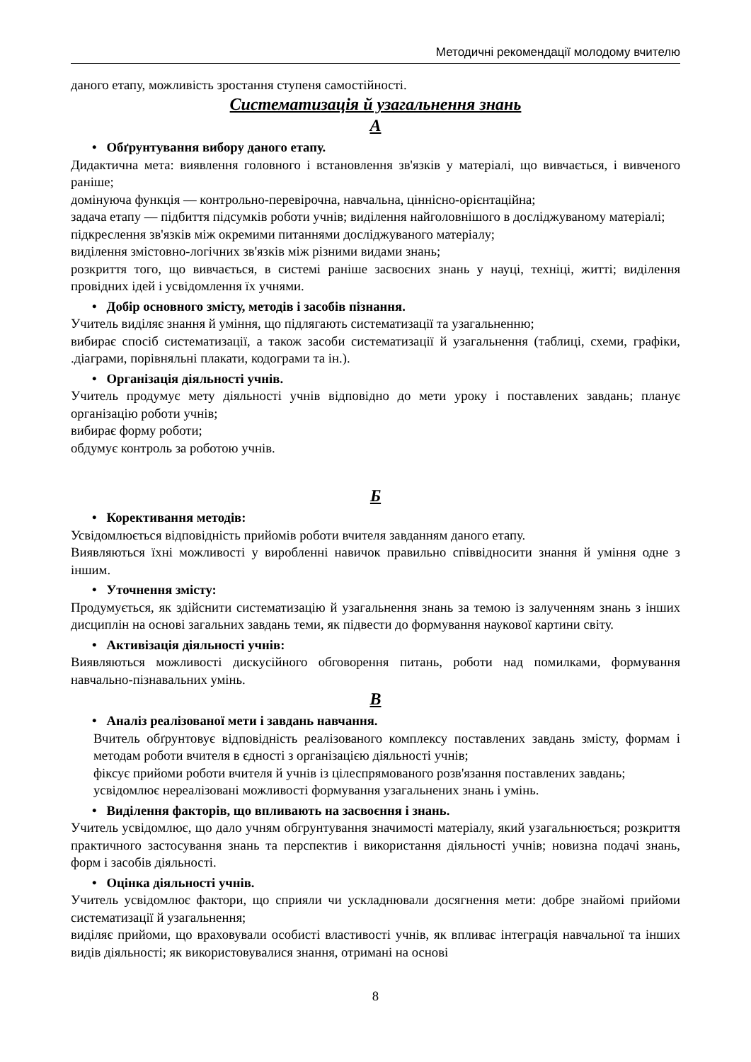Методичні рекомендації молодому вчителю
даного етапу, можливість зростання ступеня самостійності.
Систематизація й узагальнення знань
А
• Обґрунтування вибору даного етапу.
Дидактична мета: виявлення головного і встановлення зв'язків у матеріалі, що вивчається, і вивченого раніше;
домінуюча функція — контрольно-перевірочна, навчальна, ціннісно-орієнтаційна;
задача етапу — підбиття підсумків роботи учнів; виділення найголовнішого в досліджуваному матеріалі;
підкреслення зв'язків між окремими питаннями досліджуваного матеріалу;
виділення змістовно-логічних зв'язків між різними видами знань;
розкриття того, що вивчається, в системі раніше засвоєних знань у науці, техніці, житті; виділення провідних ідей і усвідомлення їх учнями.
• Добір основного змісту, методів і засобів пізнання.
Учитель виділяє знання й уміння, що підлягають систематизації та узагальненню;
вибирає спосіб систематизації, а також засоби систематизації й узагальнення (таблиці, схеми, графіки, .діаграми, порівняльні плакати, кодограми та ін.).
• Організація діяльності учнів.
Учитель продумує мету діяльності учнів відповідно до мети уроку і поставлених завдань; планує організацію роботи учнів;
вибирає форму роботи;
обдумує контроль за роботою учнів.
Б
• Корективання методів:
Усвідомлюється відповідність прийомів роботи вчителя завданням даного етапу.
Виявляються їхні можливості у виробленні навичок правильно співвідносити знання й уміння одне з іншим.
• Уточнення змісту:
Продумується, як здійснити систематизацію й узагальнення знань за темою із залученням знань з інших дисциплін на основі загальних завдань теми, як підвести до формування наукової картини світу.
• Активізація діяльності учнів:
Виявляються можливості дискусійного обговорення питань, роботи над помилками, формування навчально-пізнавальних умінь.
В
• Аналіз реалізованої мети і завдань навчання.
Вчитель обґрунтовує відповідність реалізованого комплексу поставлених завдань змісту, формам і методам роботи вчителя в єдності з організацією діяльності учнів;
фіксує прийоми роботи вчителя й учнів із цілеспрямованого розв'язання поставлених завдань;
усвідомлює нереалізовані можливості формування узагальнених знань і умінь.
• Виділення факторів, що впливають на засвоєння і знань.
Учитель усвідомлює, що дало учням обгрунтування значимості матеріалу, який узагальнюється; розкриття практичного застосування знань та перспектив і використання діяльності учнів; новизна подачі знань, форм і засобів діяльності.
• Оцінка діяльності учнів.
Учитель усвідомлює фактори, що сприяли чи ускладнювали досягнення мети: добре знайомі прийоми систематизації й узагальнення;
виділяє прийоми, що враховували особисті властивості учнів, як впливає інтеграція навчальної та інших видів діяльності; як використовувалися знання, отримані на основі
8